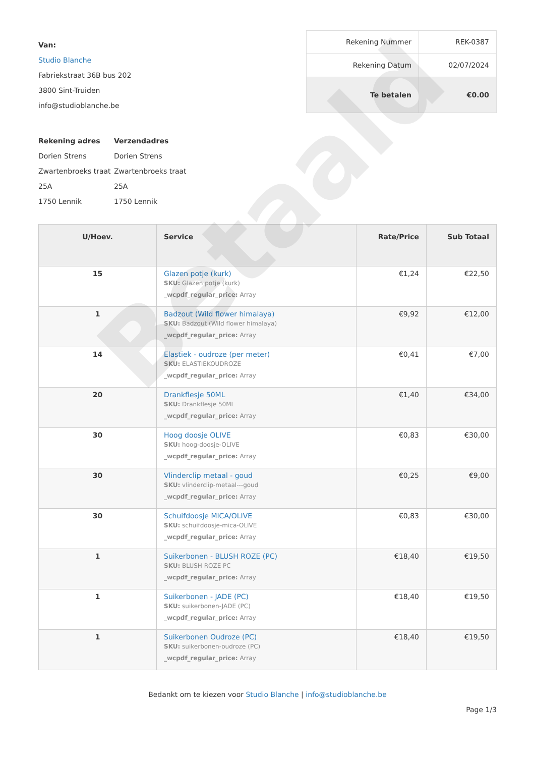Betaald
Van:
Studio Blanche
Fabriekstraat 36B bus 202
3800 Sint-Truiden
info@studioblanche.be
| Rekening Nummer | REK-0387 |
| Rekening Datum | 02/07/2024 |
| Te betalen | €0.00 |
Rekening adres
Dorien Strens
Zwartenbroeks traat 25A
1750 Lennik
Verzendadres
Dorien Strens
Zwartenbroeks traat 25A
1750 Lennik
| U/Hoev. | Service | Rate/Price | Sub Totaal |
| --- | --- | --- | --- |
| 15 | Glazen potje (kurk) SKU: Glazen potje (kurk) _wcpdf_regular_price: Array | €1,24 | €22,50 |
| 1 | Badzout (Wild flower himalaya) SKU: Badzout (Wild flower himalaya) _wcpdf_regular_price: Array | €9,92 | €12,00 |
| 14 | Elastiek - oudroze (per meter) SKU: ELASTIEKOUDROZE _wcpdf_regular_price: Array | €0,41 | €7,00 |
| 20 | Drankflesje 50ML SKU: Drankflesje 50ML _wcpdf_regular_price: Array | €1,40 | €34,00 |
| 30 | Hoog doosje OLIVE SKU: hoog-doosje-OLIVE _wcpdf_regular_price: Array | €0,83 | €30,00 |
| 30 | Vlinderclip metaal - goud SKU: vlinderclip-metaal---goud _wcpdf_regular_price: Array | €0,25 | €9,00 |
| 30 | Schuifdoosje MICA/OLIVE SKU: schuifdoosje-mica-OLIVE _wcpdf_regular_price: Array | €0,83 | €30,00 |
| 1 | Suikerbonen - BLUSH ROZE (PC) SKU: BLUSH ROZE PC _wcpdf_regular_price: Array | €18,40 | €19,50 |
| 1 | Suikerbonen - JADE (PC) SKU: suikerbonen-JADE (PC) _wcpdf_regular_price: Array | €18,40 | €19,50 |
| 1 | Suikerbonen Oudroze (PC) SKU: suikerbonen-oudroze (PC) _wcpdf_regular_price: Array | €18,40 | €19,50 |
Bedankt om te kiezen voor Studio Blanche | info@studioblanche.be
Page 1/3